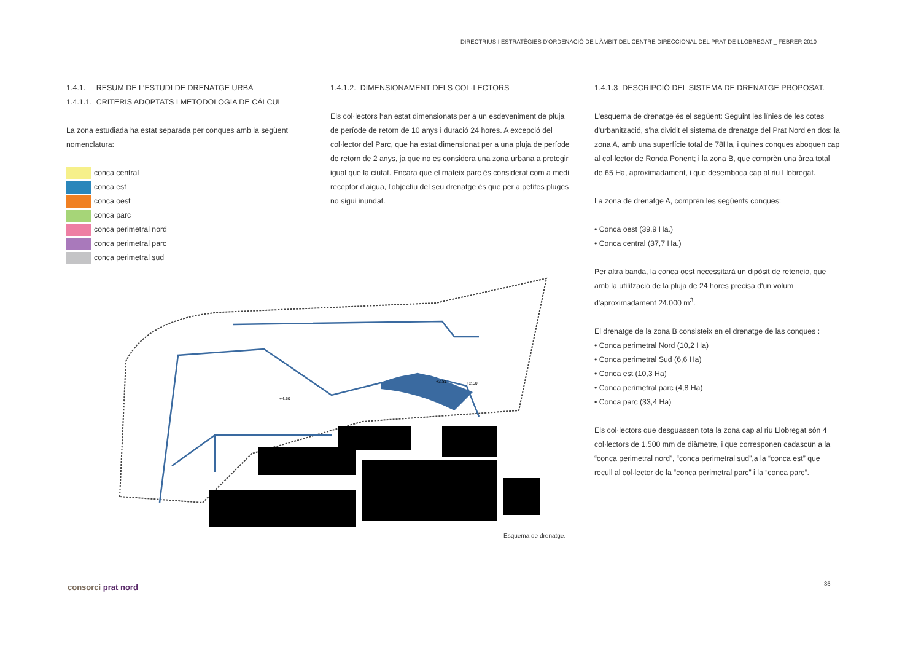DIRECTRIUS I ESTRATÈGIES D'ORDENACIÓ DE L'ÀMBIT DEL CENTRE DIRECCIONAL DEL PRAT DE LLOBREGAT _ FEBRER 2010
1.4.1. RESUM DE L'ESTUDI DE DRENATGE URBÀ
1.4.1.1. CRITERIS ADOPTATS I METODOLOGIA DE CÀLCUL
La zona estudiada ha estat separada per conques amb la següent nomenclatura:
conca central
conca est
conca oest
conca parc
conca perimetral nord
conca perimetral parc
conca perimetral sud
1.4.1.2. DIMENSIONAMENT DELS COL·LECTORS
Els col·lectors han estat dimensionats per a un esdeveniment de pluja de període de retorn de 10 anys i duració 24 hores. A excepció del col·lector del Parc, que ha estat dimensionat per a una pluja de període de retorn de 2 anys, ja que no es considera una zona urbana a protegir igual que la ciutat. Encara que el mateix parc és considerat com a medi receptor d'aigua, l'objectiu del seu drenatge és que per a petites pluges no sigui inundat.
1.4.1.3 DESCRIPCIÓ DEL SISTEMA DE DRENATGE PROPOSAT.
L'esquema de drenatge és el següent: Seguint les línies de les cotes d'urbanització, s'ha dividit el sistema de drenatge del Prat Nord en dos: la zona A, amb una superfície total de 78Ha, i quines conques aboquen cap al col·lector de Ronda Ponent; i la zona B, que comprèn una àrea total de 65 Ha, aproximadament, i que desemboca cap al riu Llobregat.
La zona de drenatge A, comprèn les següents conques:
• Conca oest (39,9 Ha.)
• Conca central (37,7 Ha.)
Per altra banda, la conca oest necessitarà un dipòsit de retenció, que amb la utilització de la pluja de 24 hores precisa d'un volum d'aproximadament 24.000 m<sup>3</sup>.
El drenatge de la zona B consisteix en el drenatge de las conques :
• Conca perimetral Nord (10,2 Ha)
• Conca perimetral Sud (6,6 Ha)
• Conca est (10,3 Ha)
• Conca perimetral parc (4,8 Ha)
• Conca parc (33,4 Ha)
Els col·lectors que desguassen tota la zona cap al riu Llobregat són 4 col·lectors de 1.500 mm de diàmetre, i que corresponen cadascun a la “conca perimetral nord”, “conca perimetral sud”,a la “conca est” que recull al col·lector de la “conca perimetral parc” i la “conca parc“.
+3.81
+2.50
+4.50
Esquema de drenatge.
consorci prat nord 35